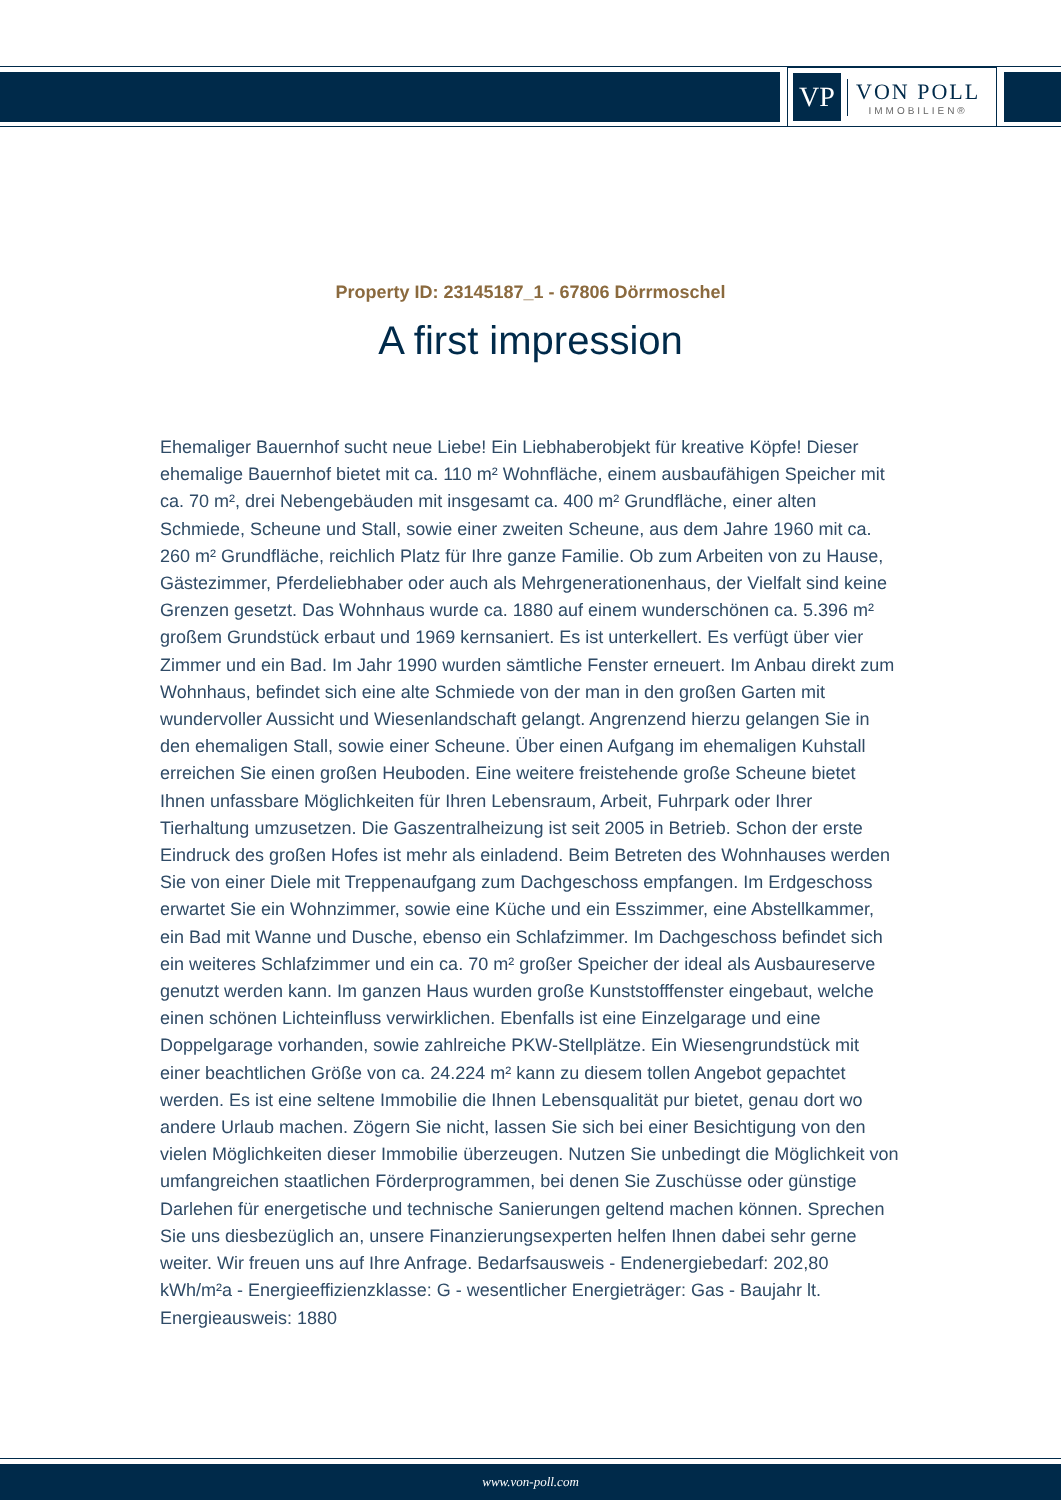VP
VON POLL
IMMOBILIEN®
Property ID: 23145187_1 - 67806 Dörrmoschel
A first impression
Ehemaliger Bauernhof sucht neue Liebe! Ein Liebhaberobjekt für kreative Köpfe! Dieser ehemalige Bauernhof bietet mit ca. 110 m² Wohnfläche, einem ausbaufähigen Speicher mit ca. 70 m², drei Nebengebäuden mit insgesamt ca. 400 m² Grundfläche, einer alten Schmiede, Scheune und Stall, sowie einer zweiten Scheune, aus dem Jahre 1960 mit ca. 260 m² Grundfläche, reichlich Platz für Ihre ganze Familie. Ob zum Arbeiten von zu Hause, Gästezimmer, Pferdeliebhaber oder auch als Mehrgenerationenhaus, der Vielfalt sind keine Grenzen gesetzt. Das Wohnhaus wurde ca. 1880 auf einem wunderschönen ca. 5.396 m² großem Grundstück erbaut und 1969 kernsaniert. Es ist unterkellert. Es verfügt über vier Zimmer und ein Bad. Im Jahr 1990 wurden sämtliche Fenster erneuert. Im Anbau direkt zum Wohnhaus, befindet sich eine alte Schmiede von der man in den großen Garten mit wundervoller Aussicht und Wiesenlandschaft gelangt. Angrenzend hierzu gelangen Sie in den ehemaligen Stall, sowie einer Scheune. Über einen Aufgang im ehemaligen Kuhstall erreichen Sie einen großen Heuboden. Eine weitere freistehende große Scheune bietet Ihnen unfassbare Möglichkeiten für Ihren Lebensraum, Arbeit, Fuhrpark oder Ihrer Tierhaltung umzusetzen. Die Gaszentralheizung ist seit 2005 in Betrieb. Schon der erste Eindruck des großen Hofes ist mehr als einladend. Beim Betreten des Wohnhauses werden Sie von einer Diele mit Treppenaufgang zum Dachgeschoss empfangen. Im Erdgeschoss erwartet Sie ein Wohnzimmer, sowie eine Küche und ein Esszimmer, eine Abstellkammer, ein Bad mit Wanne und Dusche, ebenso ein Schlafzimmer. Im Dachgeschoss befindet sich ein weiteres Schlafzimmer und ein ca. 70 m² großer Speicher der ideal als Ausbaureserve genutzt werden kann. Im ganzen Haus wurden große Kunststofffenster eingebaut, welche einen schönen Lichteinfluss verwirklichen. Ebenfalls ist eine Einzelgarage und eine Doppelgarage vorhanden, sowie zahlreiche PKW-Stellplätze. Ein Wiesengrundstück mit einer beachtlichen Größe von ca. 24.224 m² kann zu diesem tollen Angebot gepachtet werden. Es ist eine seltene Immobilie die Ihnen Lebensqualität pur bietet, genau dort wo andere Urlaub machen. Zögern Sie nicht, lassen Sie sich bei einer Besichtigung von den vielen Möglichkeiten dieser Immobilie überzeugen. Nutzen Sie unbedingt die Möglichkeit von umfangreichen staatlichen Förderprogrammen, bei denen Sie Zuschüsse oder günstige Darlehen für energetische und technische Sanierungen geltend machen können. Sprechen Sie uns diesbezüglich an, unsere Finanzierungsexperten helfen Ihnen dabei sehr gerne weiter. Wir freuen uns auf Ihre Anfrage. Bedarfsausweis - Endenergiebedarf: 202,80 kWh/m²a - Energieeffizienzklasse: G - wesentlicher Energieträger: Gas - Baujahr lt. Energieausweis: 1880
www.von-poll.com